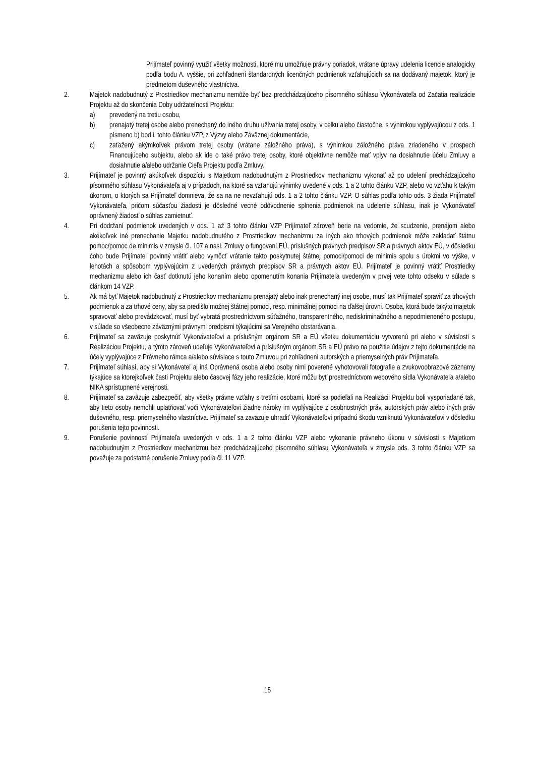Prijímateľ povinný využiť všetky možnosti, ktoré mu umožňuje právny poriadok, vrátane úpravy udelenia licencie analogicky podľa bodu A. vyššie, pri zohľadnení štandardných licenčných podmienok vzťahujúcich sa na dodávaný majetok, ktorý je predmetom duševného vlastníctva.
2. Majetok nadobudnutý z Prostriedkov mechanizmu nemôže byť bez predchádzajúceho písomného súhlasu Vykonávateľa od Začatia realizácie Projektu až do skončenia Doby udržateľnosti Projektu:
a) prevedený na tretiu osobu,
b) prenajatý tretej osobe alebo prenechaný do iného druhu užívania tretej osoby, v celku alebo čiastočne, s výnimkou vyplývajúcou z ods. 1 písmeno b) bod i. tohto článku VZP, z Výzvy alebo Záväznej dokumentácie,
c) zaťažený akýmkoľvek právom tretej osoby (vrátane záložného práva), s výnimkou záložného práva zriadeného v prospech Financujúceho subjektu, alebo ak ide o také právo tretej osoby, ktoré objektívne nemôže mať vplyv na dosiahnutie účelu Zmluvy a dosiahnutie a/alebo udržanie Cieľa Projektu podľa Zmluvy.
3. Prijímateľ je povinný akúkoľvek dispozíciu s Majetkom nadobudnutým z Prostriedkov mechanizmu vykonať až po udelení prechádzajúceho písomného súhlasu Vykonávateľa aj v prípadoch, na ktoré sa vzťahujú výnimky uvedené v ods. 1 a 2 tohto článku VZP, alebo vo vzťahu k takým úkonom, o ktorých sa Prijímateľ domnieva, že sa na ne nevzťahujú ods. 1 a 2 tohto článku VZP. O súhlas podľa tohto ods. 3 žiada Prijímateľ Vykonávateľa, pričom súčasťou žiadosti je dôsledné vecné odôvodnenie splnenia podmienok na udelenie súhlasu, inak je Vykonávateľ oprávnený žiadosť o súhlas zamietnuť.
4. Pri dodržaní podmienok uvedených v ods. 1 až 3 tohto článku VZP Prijímateľ zároveň berie na vedomie, že scudzenie, prenájom alebo akékoľvek iné prenechanie Majetku nadobudnutého z Prostriedkov mechanizmu za iných ako trhových podmienok môže zakladať štátnu pomoc/pomoc de minimis v zmysle čl. 107 a nasl. Zmluvy o fungovaní EÚ, príslušných právnych predpisov SR a právnych aktov EÚ, v dôsledku čoho bude Prijímateľ povinný vrátiť alebo vymôcť vrátanie takto poskytnutej štátnej pomoci/pomoci de minimis spolu s úrokmi vo výške, v lehotách a spôsobom vyplývajúcim z uvedených právnych predpisov SR a právnych aktov EÚ. Prijímateľ je povinný vrátiť Prostriedky mechanizmu alebo ich časť dotknutú jeho konaním alebo opomenutím konania Prijímateľa uvedeným v prvej vete tohto odseku v súlade s článkom 14 VZP.
5. Ak má byť Majetok nadobudnutý z Prostriedkov mechanizmu prenajatý alebo inak prenechaný inej osobe, musí tak Prijímateľ spraviť za trhových podmienok a za trhové ceny, aby sa predišlo možnej štátnej pomoci, resp. minimálnej pomoci na ďalšej úrovni. Osoba, ktorá bude takýto majetok spravovať alebo prevádzkovať, musí byť vybratá prostredníctvom súťažného, transparentného, nediskriminačného a nepodmieneného postupu, v súlade so všeobecne záväznými právnymi predpismi týkajúcimi sa Verejného obstarávania.
6. Prijímateľ sa zaväzuje poskytnúť Vykonávateľovi a príslušným orgánom SR a EÚ všetku dokumentáciu vytvorenú pri alebo v súvislosti s Realizáciou Projektu, a týmto zároveň udeľuje Vykonávateľovi a príslušným orgánom SR a EÚ právo na použitie údajov z tejto dokumentácie na účely vyplývajúce z Právneho rámca a/alebo súvisiace s touto Zmluvou pri zohľadnení autorských a priemyselných práv Prijímateľa.
7. Prijímateľ súhlasí, aby si Vykonávateľ aj iná Oprávnená osoba alebo osoby nimi poverené vyhotovovali fotografie a zvukovoobrazové záznamy týkajúce sa ktorejkoľvek časti Projektu alebo časovej fázy jeho realizácie, ktoré môžu byť prostredníctvom webového sídla Vykonávateľa a/alebo NIKA sprístupnené verejnosti.
8. Prijímateľ sa zaväzuje zabezpečiť, aby všetky právne vzťahy s tretími osobami, ktoré sa podieľali na Realizácii Projektu boli vysporiadané tak, aby tieto osoby nemohli uplatňovať voči Vykonávateľovi žiadne nároky im vyplývajúce z osobnostných práv, autorských práv alebo iných práv duševného, resp. priemyselného vlastníctva. Prijímateľ sa zaväzuje uhradiť Vykonávateľovi prípadnú škodu vzniknutú Vykonávateľovi v dôsledku porušenia tejto povinnosti.
9. Porušenie povinností Prijímateľa uvedených v ods. 1 a 2 tohto článku VZP alebo vykonanie právneho úkonu v súvislosti s Majetkom nadobudnutým z Prostriedkov mechanizmu bez predchádzajúceho písomného súhlasu Vykonávateľa v zmysle ods. 3 tohto článku VZP sa považuje za podstatné porušenie Zmluvy podľa čl. 11 VZP.
15